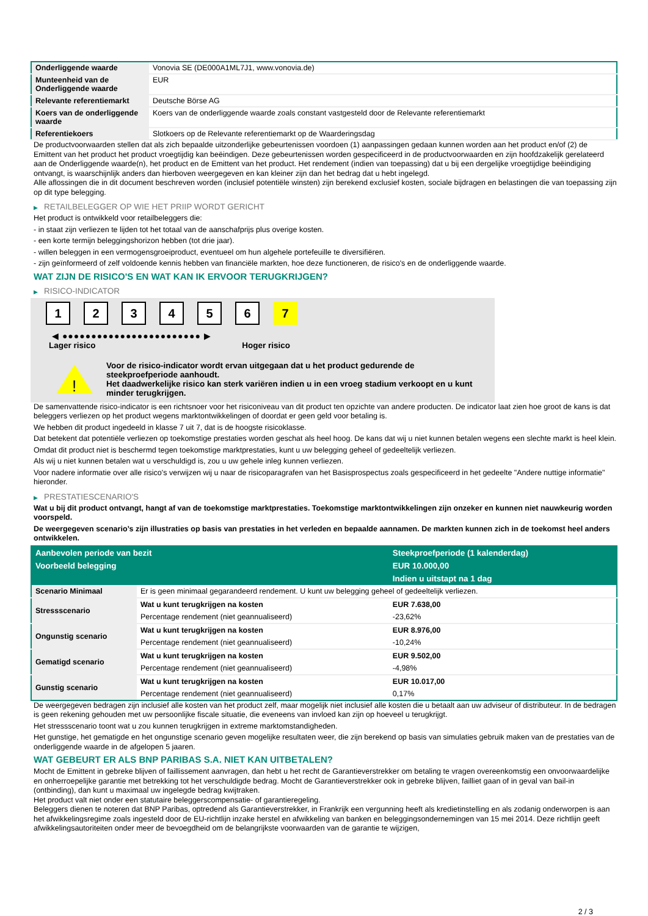| Onderliggende waarde | Vonovia SE (DE000A1ML7J1, www.vonovia.de) |
| Munteenheid van de Onderliggende waarde | EUR |
| Relevante referentiemarkt | Deutsche Börse AG |
| Koers van de onderliggende waarde | Koers van de onderliggende waarde zoals constant vastgesteld door de Relevante referentiemarkt |
| Referentiekoers | Slotkoers op de Relevante referentiemarkt op de Waarderingsdag |
De productvoorwaarden stellen dat als zich bepaalde uitzonderlijke gebeurtenissen voordoen (1) aanpassingen gedaan kunnen worden aan het product en/of (2) de Emittent van het product het product vroegtijdig kan beëindigen. Deze gebeurtenissen worden gespecificeerd in de productvoorwaarden en zijn hoofdzakelijk gerelateerd aan de Onderliggende waarde(n), het product en de Emittent van het product. Het rendement (indien van toepassing) dat u bij een dergelijke vroegtijdige beëindiging ontvangt, is waarschijnlijk anders dan hierboven weergegeven en kan kleiner zijn dan het bedrag dat u hebt ingelegd.
Alle aflossingen die in dit document beschreven worden (inclusief potentiële winsten) zijn berekend exclusief kosten, sociale bijdragen en belastingen die van toepassing zijn op dit type belegging.
▶ RETAILBELEGGER OP WIE HET PRIIP WORDT GERICHT
Het product is ontwikkeld voor retailbeleggers die:
- in staat zijn verliezen te lijden tot het totaal van de aanschafprijs plus overige kosten.
- een korte termijn beleggingshorizon hebben (tot drie jaar).
- willen beleggen in een vermogensgroeiproduct, eventueel om hun algehele portefeuille te diversifiëren.
- zijn geïnformeerd of zelf voldoende kennis hebben van financiële markten, hoe deze functioneren, de risico's en de onderliggende waarde.
WAT ZIJN DE RISICO'S EN WAT KAN IK ERVOOR TERUGKRIJGEN?
▶ RISICO-INDICATOR
1 2 3 4 5 6 7
◀ ●●●●●●●●●●●●●●●●●●●●●●●● ▶
Lager risico Hoger risico
!
Voor de risico-indicator wordt ervan uitgegaan dat u het product gedurende de steekproefperiode aanhoudt.
Het daadwerkelijke risico kan sterk variëren indien u in een vroeg stadium verkoopt en u kunt minder terugkrijgen.
De samenvattende risico-indicator is een richtsnoer voor het risiconiveau van dit product ten opzichte van andere producten. De indicator laat zien hoe groot de kans is dat beleggers verliezen op het product wegens marktontwikkelingen of doordat er geen geld voor betaling is.
We hebben dit product ingedeeld in klasse 7 uit 7, dat is de hoogste risicoklasse.
Dat betekent dat potentiële verliezen op toekomstige prestaties worden geschat als heel hoog. De kans dat wij u niet kunnen betalen wegens een slechte markt is heel klein.
Omdat dit product niet is beschermd tegen toekomstige marktprestaties, kunt u uw belegging geheel of gedeeltelijk verliezen.
Als wij u niet kunnen betalen wat u verschuldigd is, zou u uw gehele inleg kunnen verliezen.
Voor nadere informatie over alle risico's verwijzen wij u naar de risicoparagrafen van het Basisprospectus zoals gespecificeerd in het gedeelte "Andere nuttige informatie" hieronder.
▶ PRESTATIESCENARIO'S
Wat u bij dit product ontvangt, hangt af van de toekomstige marktprestaties. Toekomstige marktontwikkelingen zijn onzeker en kunnen niet nauwkeurig worden voorspeld.
De weergegeven scenario’s zijn illustraties op basis van prestaties in het verleden en bepaalde aannamen. De markten kunnen zich in de toekomst heel anders ontwikkelen.
| Aanbevolen periode van bezit | | Steekproefperiode (1 kalenderdag) |
| --- | --- | --- |
| Voorbeeld belegging | | EUR 10.000,00 |
| | | Indien u uitstapt na 1 dag |
| Scenario Minimaal | Er is geen minimaal gegarandeerd rendement. U kunt uw belegging geheel of gedeeltelijk verliezen. | |
| Stressscenario | Wat u kunt terugkrijgen na kosten | EUR 7.638,00 |
| | Percentage rendement (niet geannualiseerd) | -23,62% |
| Ongunstig scenario | Wat u kunt terugkrijgen na kosten | EUR 8.976,00 |
| | Percentage rendement (niet geannualiseerd) | -10,24% |
| Gematigd scenario | Wat u kunt terugkrijgen na kosten | EUR 9.502,00 |
| | Percentage rendement (niet geannualiseerd) | -4,98% |
| Gunstig scenario | Wat u kunt terugkrijgen na kosten | EUR 10.017,00 |
| | Percentage rendement (niet geannualiseerd) | 0,17% |
De weergegeven bedragen zijn inclusief alle kosten van het product zelf, maar mogelijk niet inclusief alle kosten die u betaalt aan uw adviseur of distributeur. In de bedragen is geen rekening gehouden met uw persoonlijke fiscale situatie, die eveneens van invloed kan zijn op hoeveel u terugkrijgt.
Het stressscenario toont wat u zou kunnen terugkrijgen in extreme marktomstandigheden.
Het gunstige, het gematigde en het ongunstige scenario geven mogelijke resultaten weer, die zijn berekend op basis van simulaties gebruik maken van de prestaties van de onderliggende waarde in de afgelopen 5 jaaren.
WAT GEBEURT ER ALS BNP PARIBAS S.A. NIET KAN UITBETALEN?
Mocht de Emittent in gebreke blijven of faillissement aanvragen, dan hebt u het recht de Garantieverstrekker om betaling te vragen overeenkomstig een onvoorwaardelijke en onherroepelijke garantie met betrekking tot het verschuldigde bedrag. Mocht de Garantieverstrekker ook in gebreke blijven, failliet gaan of in geval van bail-in (ontbinding), dan kunt u maximaal uw ingelegde bedrag kwijtraken.
Het product valt niet onder een statutaire beleggerscompensatie- of garantieregeling.
Beleggers dienen te noteren dat BNP Paribas, optredend als Garantieverstrekker, in Frankrijk een vergunning heeft als kredietinstelling en als zodanig onderworpen is aan het afwikkelingsregime zoals ingesteld door de EU-richtlijn inzake herstel en afwikkeling van banken en beleggingsondernemingen van 15 mei 2014. Deze richtlijn geeft afwikkelingsautoriteiten onder meer de bevoegdheid om de belangrijkste voorwaarden van de garantie te wijzigen,
2 / 3